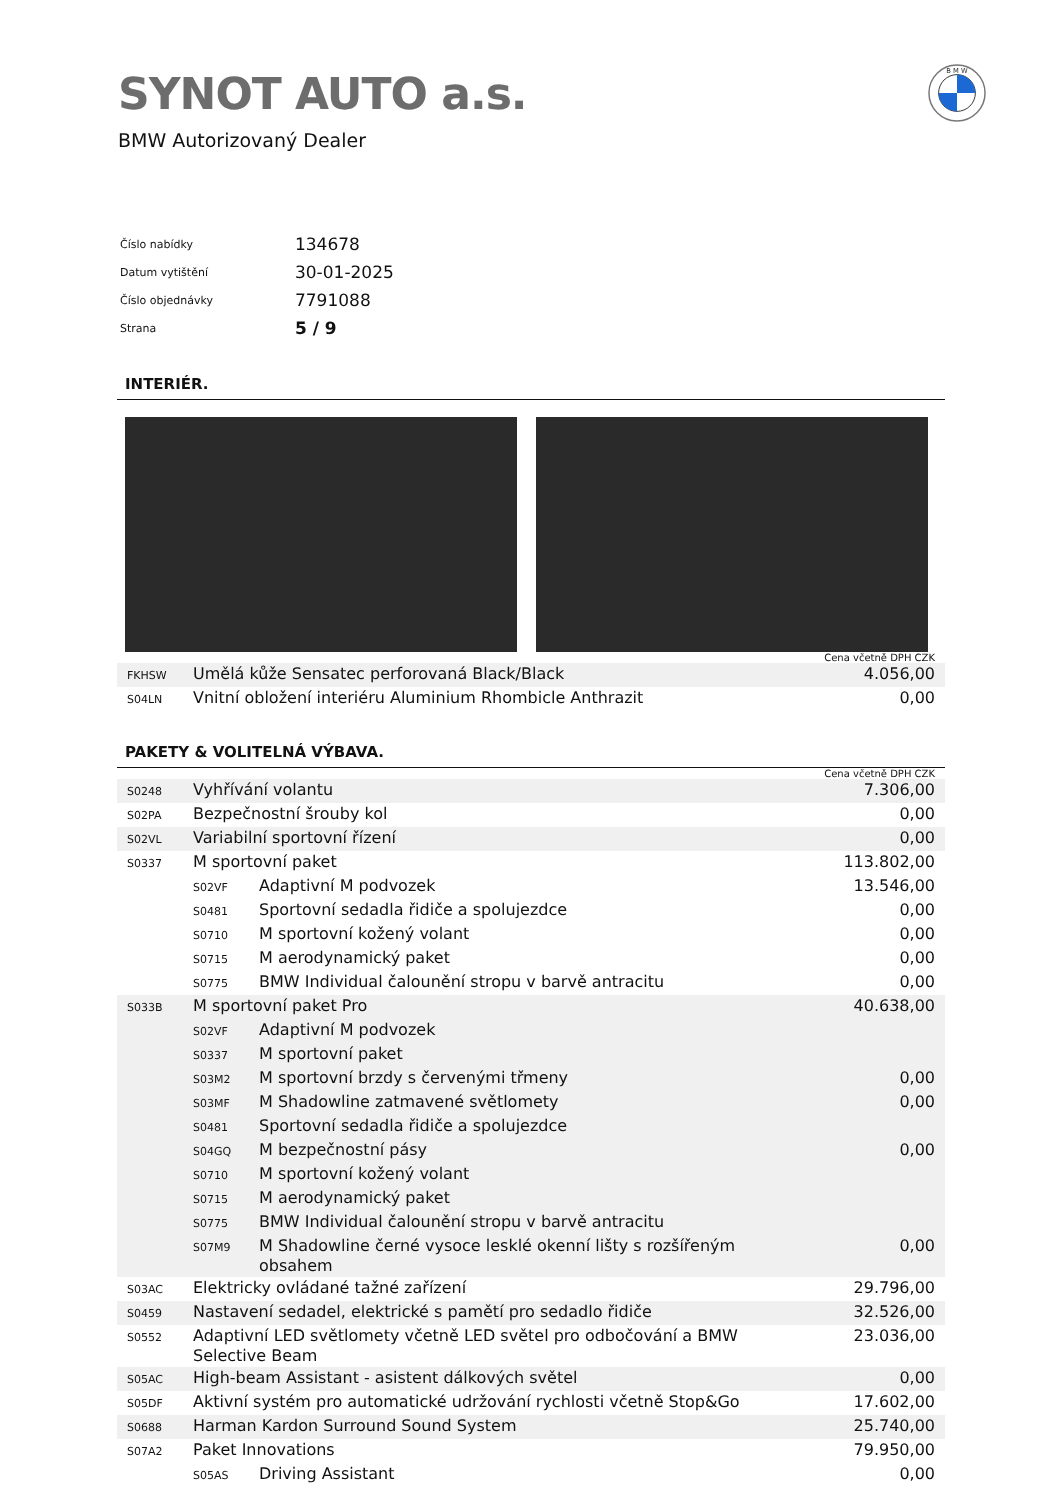SYNOT AUTO a.s.
BMW Autorizovaný Dealer
B M W
| Číslo nabídky | 134678 |
| Datum vytištění | 30-01-2025 |
| Číslo objednávky | 7791088 |
| Strana | 5 / 9 |
INTERIÉR.
Cena včetně DPH CZK
| FKHSW | Umělá kůže Sensatec perforovaná Black/Black | 4.056,00 |
| S04LN | Vnitní obložení interiéru Aluminium Rhombicle Anthrazit | 0,00 |
PAKETY & VOLITELNÁ VÝBAVA.
Cena včetně DPH CZK
| S0248 | Vyhřívání volantu | | 7.306,00 |
| S02PA | Bezpečnostní šrouby kol | | 0,00 |
| S02VL | Variabilní sportovní řízení | | 0,00 |
| S0337 | M sportovní paket | | 113.802,00 |
| | S02VF | Adaptivní M podvozek | 13.546,00 |
| | S0481 | Sportovní sedadla řidiče a spolujezdce | 0,00 |
| | S0710 | M sportovní kožený volant | 0,00 |
| | S0715 | M aerodynamický paket | 0,00 |
| | S0775 | BMW Individual čalounění stropu v barvě antracitu | 0,00 |
| S033B | M sportovní paket Pro | | 40.638,00 |
| | S02VF | Adaptivní M podvozek | |
| | S0337 | M sportovní paket | |
| | S03M2 | M sportovní brzdy s červenými třmeny | 0,00 |
| | S03MF | M Shadowline zatmavené světlomety | 0,00 |
| | S0481 | Sportovní sedadla řidiče a spolujezdce | |
| | S04GQ | M bezpečnostní pásy | 0,00 |
| | S0710 | M sportovní kožený volant | |
| | S0715 | M aerodynamický paket | |
| | S0775 | BMW Individual čalounění stropu v barvě antracitu | |
| | S07M9 | M Shadowline černé vysoce lesklé okenní lišty s rozšířeným obsahem | 0,00 |
| S03AC | Elektricky ovládané tažné zařízení | | 29.796,00 |
| S0459 | Nastavení sedadel, elektrické s pamětí pro sedadlo řidiče | | 32.526,00 |
| S0552 | Adaptivní LED světlomety včetně LED světel pro odbočování a BMW Selective Beam | | 23.036,00 |
| S05AC | High-beam Assistant - asistent dálkových světel | | 0,00 |
| S05DF | Aktivní systém pro automatické udržování rychlosti včetně Stop&Go | | 17.602,00 |
| S0688 | Harman Kardon Surround Sound System | | 25.740,00 |
| S07A2 | Paket Innovations | | 79.950,00 |
| | S05AS | Driving Assistant | 0,00 |